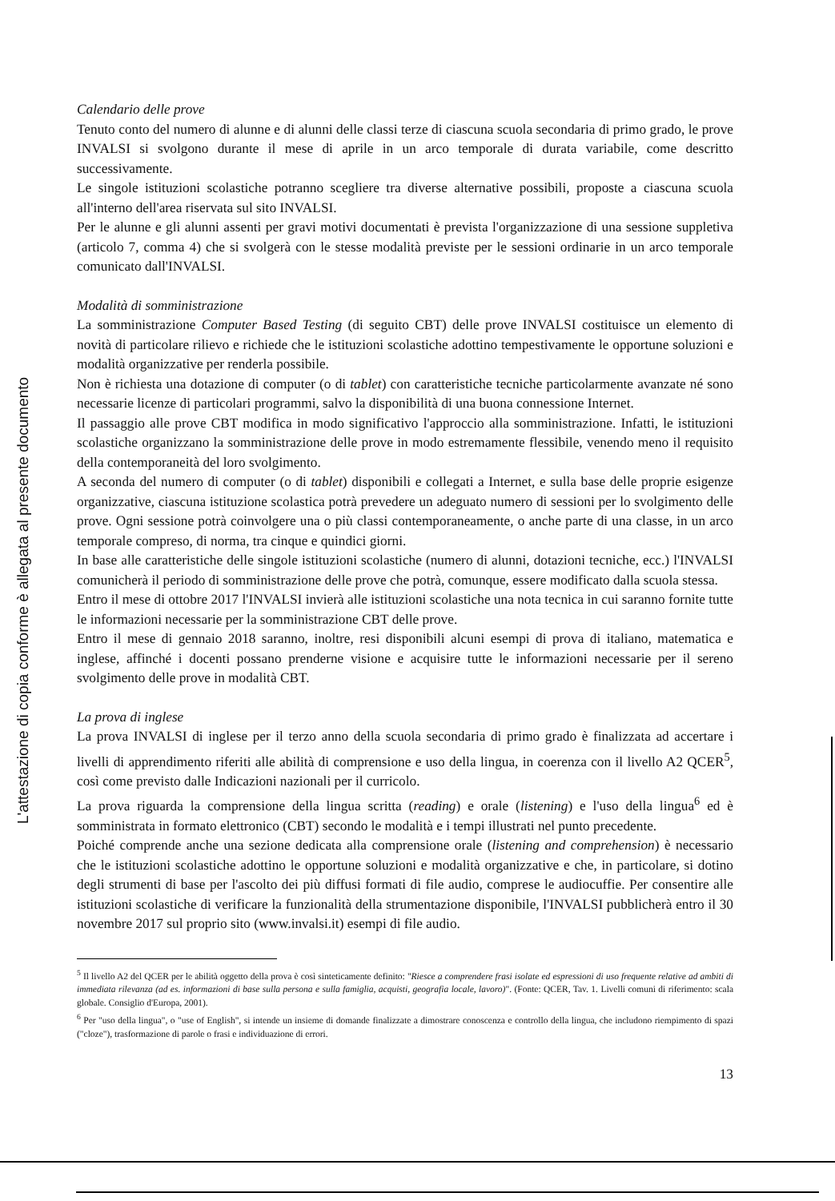L'attestazione di copia conforme è allegata al presente documento
Calendario delle prove
Tenuto conto del numero di alunne e di alunni delle classi terze di ciascuna scuola secondaria di primo grado, le prove INVALSI si svolgono durante il mese di aprile in un arco temporale di durata variabile, come descritto successivamente.
Le singole istituzioni scolastiche potranno scegliere tra diverse alternative possibili, proposte a ciascuna scuola all'interno dell'area riservata sul sito INVALSI.
Per le alunne e gli alunni assenti per gravi motivi documentati è prevista l'organizzazione di una sessione suppletiva (articolo 7, comma 4) che si svolgerà con le stesse modalità previste per le sessioni ordinarie in un arco temporale comunicato dall'INVALSI.
Modalità di somministrazione
La somministrazione Computer Based Testing (di seguito CBT) delle prove INVALSI costituisce un elemento di novità di particolare rilievo e richiede che le istituzioni scolastiche adottino tempestivamente le opportune soluzioni e modalità organizzative per renderla possibile.
Non è richiesta una dotazione di computer (o di tablet) con caratteristiche tecniche particolarmente avanzate né sono necessarie licenze di particolari programmi, salvo la disponibilità di una buona connessione Internet.
Il passaggio alle prove CBT modifica in modo significativo l'approccio alla somministrazione. Infatti, le istituzioni scolastiche organizzano la somministrazione delle prove in modo estremamente flessibile, venendo meno il requisito della contemporaneità del loro svolgimento.
A seconda del numero di computer (o di tablet) disponibili e collegati a Internet, e sulla base delle proprie esigenze organizzative, ciascuna istituzione scolastica potrà prevedere un adeguato numero di sessioni per lo svolgimento delle prove. Ogni sessione potrà coinvolgere una o più classi contemporaneamente, o anche parte di una classe, in un arco temporale compreso, di norma, tra cinque e quindici giorni.
In base alle caratteristiche delle singole istituzioni scolastiche (numero di alunni, dotazioni tecniche, ecc.) l'INVALSI comunicherà il periodo di somministrazione delle prove che potrà, comunque, essere modificato dalla scuola stessa.
Entro il mese di ottobre 2017 l'INVALSI invierà alle istituzioni scolastiche una nota tecnica in cui saranno fornite tutte le informazioni necessarie per la somministrazione CBT delle prove.
Entro il mese di gennaio 2018 saranno, inoltre, resi disponibili alcuni esempi di prova di italiano, matematica e inglese, affinché i docenti possano prenderne visione e acquisire tutte le informazioni necessarie per il sereno svolgimento delle prove in modalità CBT.
La prova di inglese
La prova INVALSI di inglese per il terzo anno della scuola secondaria di primo grado è finalizzata ad accertare i livelli di apprendimento riferiti alle abilità di comprensione e uso della lingua, in coerenza con il livello A2 QCER<sup>5</sup>, così come previsto dalle Indicazioni nazionali per il curricolo.
La prova riguarda la comprensione della lingua scritta (reading) e orale (listening) e l'uso della lingua<sup>6</sup> ed è somministrata in formato elettronico (CBT) secondo le modalità e i tempi illustrati nel punto precedente.
Poiché comprende anche una sezione dedicata alla comprensione orale (listening and comprehension) è necessario che le istituzioni scolastiche adottino le opportune soluzioni e modalità organizzative e che, in particolare, si dotino degli strumenti di base per l'ascolto dei più diffusi formati di file audio, comprese le audiocuffie. Per consentire alle istituzioni scolastiche di verificare la funzionalità della strumentazione disponibile, l'INVALSI pubblicherà entro il 30 novembre 2017 sul proprio sito (www.invalsi.it) esempi di file audio.
<sup>5</sup> Il livello A2 del QCER per le abilità oggetto della prova è così sinteticamente definito: "Riesce a comprendere frasi isolate ed espressioni di uso frequente relative ad ambiti di immediata rilevanza (ad es. informazioni di base sulla persona e sulla famiglia, acquisti, geografia locale, lavoro)". (Fonte: QCER, Tav. 1. Livelli comuni di riferimento: scala globale. Consiglio d'Europa, 2001).
<sup>6</sup> Per "uso della lingua", o "use of English", si intende un insieme di domande finalizzate a dimostrare conoscenza e controllo della lingua, che includono riempimento di spazi ("cloze"), trasformazione di parole o frasi e individuazione di errori.
13